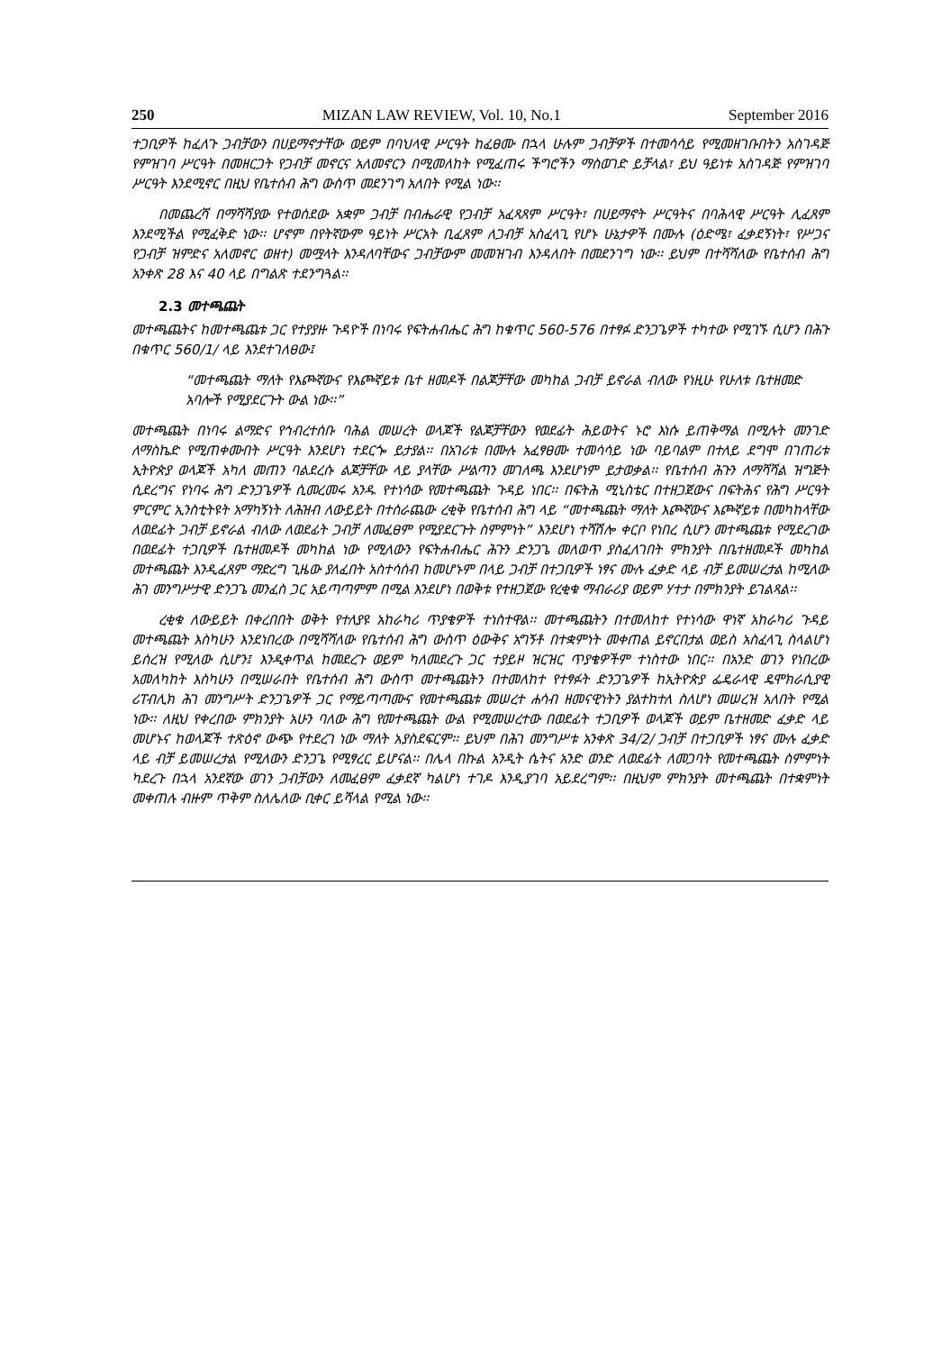250 MIZAN LAW REVIEW, Vol. 10, No.1 September 2016
ተጋቢዎች ከፈለጉ ጋብቻውን በሀይማኖታቸው ወይም በባህላዊ ሥርዓት ከፈፀሙ በኋላ ሁሉም ጋብቻዎች በተመሳሳይ የሚመዘገቡበትን አስገዳጅ የምዝገባ ሥርዓት በመዘርጋት የጋብቻ መኖርና አለመኖርን በሚመለከት የሚፈጠሩ ችግሮችን ማስወገድ ይቻላል፣ ይህ ዓይነቱ አስገዳጅ የምዝገባ ሥርዓት እንደሚኖር በዚህ የቤተሰብ ሕግ ውስጥ መደንገግ አለበት የሚል ነው፡፡
በመጨረሻ በማሻሻያው የተወሰደው አቋም ጋብቻ በብሔራዊ የጋብቻ አፈጻጸም ሥርዓት፣ በሀይማኖት ሥርዓትና በባሕላዊ ሥርዓት ሊፈጸም እንደሚችል የሚፈቅድ ነው፡፡ ሆኖም በየትኛውም ዓይነት ሥርአት ቢፈጸም ለጋብቻ አስፈላጊ የሆኑ ሁኔታዎች በሙሉ (ዕድሜ፣ ፈቃደኝነት፣ የሥጋና የጋብቻ ዝምድና አለመኖር ወዘተ) መሟላት እንዳለባቸውና ጋብቻውም መመዝገብ እንዳለበት በመደንገግ ነው፡፡ ይህም በተሻሻለው የቤተሰብ ሕግ አንቀጽ 28 እና 40 ላይ በግልጽ ተደንግጓል፡፡
2.3 መተጫጨት
መተጫጨትና ከመተጫጨቱ ጋር የተያያዙ ጉዳዮች በነባሩ የፍትሐብሔር ሕግ ከቁጥር 560-576 በተፃፉ ድንጋጌዎች ተካተው የሚገኙ ሲሆን በሕጉ በቁጥር 560/1/ ላይ እንደተገለፀው፤
“መተጫጨት ማለት የእጮኛውና የእጮኛይቱ ቤተ ዘመዶች በልጆቻቸው መካከል ጋብቻ ይኖራል ብለው የነዚሁ የሁለቱ ቤተዘመድ አባሎች የሚያደርጉት ውል ነው፡፡”
መተጫጨት በነባሩ ልማድና የኅብረተሰቡ ባሕል መሠረት ወላጆች የልጆቻቸውን የወደፊት ሕይወትና ኑሮ እነሱ ይጠቅማል በሚሉት መንገድ ለማስኬድ የሚጠቀሙበት ሥርዓት እንደሆነ ተደርጐ ይታያል፡፡ በአገሪቱ በሙሉ አፈፃፀሙ ተመሳሳይ ነው ባይባልም በተለይ ደግሞ በገጠሪቱ ኢትዮጵያ ወላጆች አካለ መጠን ባልደረሱ ልጆቻቸው ላይ ያላቸው ሥልጣን መገለጫ እንደሆነም ይታወቃል፡፡ የቤተሰብ ሕጉን ለማሻሻል ዝግጅት ሲደረግና የነባሩ ሕግ ድንጋጌዎች ሲመረመሩ አንዱ የተነሳው የመተጫጨት ጉዳይ ነበር፡፡ በፍትሕ ሚኒስቴር በተዘጋጀውና በፍትሕና የሕግ ሥርዓት ምርምር ኢንስቲትዩት አማካኝነት ለሕዝብ ለውይይት በተሰራጨው ረቂቅ የቤተሰብ ሕግ ላይ “መተጫጨት ማለት እጮኛውና እጮኛይቱ በመካከላቸው ለወደፊት ጋብቻ ይኖራል ብለው ለወደፊት ጋብቻ ለመፈፀም የሚያደርጉት ስምምነት” እንደሆነ ተሻሽሎ ቀርቦ የነበረ ሲሆን መተጫጨቱ የሚደረገው በወደፊት ተጋቢዎች ቤተዘመዶች መካከል ነው የሚለውን የፍትሐብሔር ሕጉን ድንጋጌ መለወጥ ያስፈለገበት ምክንያት በቤተዘመዶች መካከል መተጫጨት እንዲፈጸም ማድረግ ጊዜው ያለፈበት አስተሳሰብ ከመሆኑም በላይ ጋብቻ በተጋቢዎች ነፃና ሙሉ ፈቃድ ላይ ብቻ ይመሠረታል ከሚለው ሕገ መንግሥታዊ ድንጋጌ መንፈስ ጋር አይጣጣምም በሚል እንደሆነ በወቅቱ የተዘጋጀው የረቂቁ ማብራሪያ ወይም ሃተታ በምክንያት ይገልጻል፡፡
ረቂቁ ለውይይት በቀረበበት ወቅት የተለያዩ አከራካሪ ጥያቄዎች ተነስተዋል፡፡ መተጫጨትን በተመለከተ የተነሳው ዋነኛ አከራካሪ ጉዳይ መተጫጨት እስካሁን እንደነበረው በሚሻሻለው የቤተሰብ ሕግ ውስጥ ዕውቅና አግኝቶ በተቋምነት መቀጠል ይኖርበታል ወይስ አስፈላጊ ስላልሆነ ይሰረዝ የሚለው ሲሆን፤ እንዲቀጥል ከመደረጉ ወይም ካለመደረጉ ጋር ተያይዞ ዝርዝር ጥያቄዎችም ተነስተው ነበር፡፡ በአንድ ወገን የነበረው አመለካከት እስካሁን በሚሠራበት የቤተሰብ ሕግ ውስጥ መተጫጨትን በተመለከተ የተፃፉት ድንጋጌዎች ከኢትዮጵያ ፌዴራላዊ ዴሞክራሲያዊ ሪፐብሊክ ሕገ መንግሥት ድንጋጌዎች ጋር የማይጣጣሙና የመተጫጨቱ መሠረተ ሐሳብ ዘመናዊነትን ያልተከተለ ስለሆነ መሠረዝ አለበት የሚል ነው፡፡ ለዚህ የቀረበው ምክንያት አሁን ባለው ሕግ የመተጫጨት ውል የሚመሠረተው በወደፊት ተጋቢዎች ወላጆች ወይም ቤተዘመድ ፈቃድ ላይ መሆኑና ከወላጆች ተጽዕኖ ውጭ የተደረገ ነው ማለት አያስደፍርም፡፡ ይህም በሕገ መንግሥቱ አንቀጽ 34/2/ ጋብቻ በተጋቢዎች ነፃና ሙሉ ፈቃድ ላይ ብቻ ይመሠረታል የሚለውን ድንጋጌ የሚፃረር ይሆናል፡፡ በሌላ በኩል አንዲት ሴትና አንድ ወንድ ለወደፊት ለመጋባት የመተጫጨት ስምምነት ካደረጉ በኋላ አንደኛው ወገን ጋብቻውን ለመፈፀም ፈቃደኛ ካልሆነ ተገዶ እንዲያገባ አይደረግም፡፡ በዚህም ምክንያት መተጫጨት በተቋምነት መቀጠሉ ብዙም ጥቅም ስለሌለው ቢቀር ይሻላል የሚል ነው፡፡